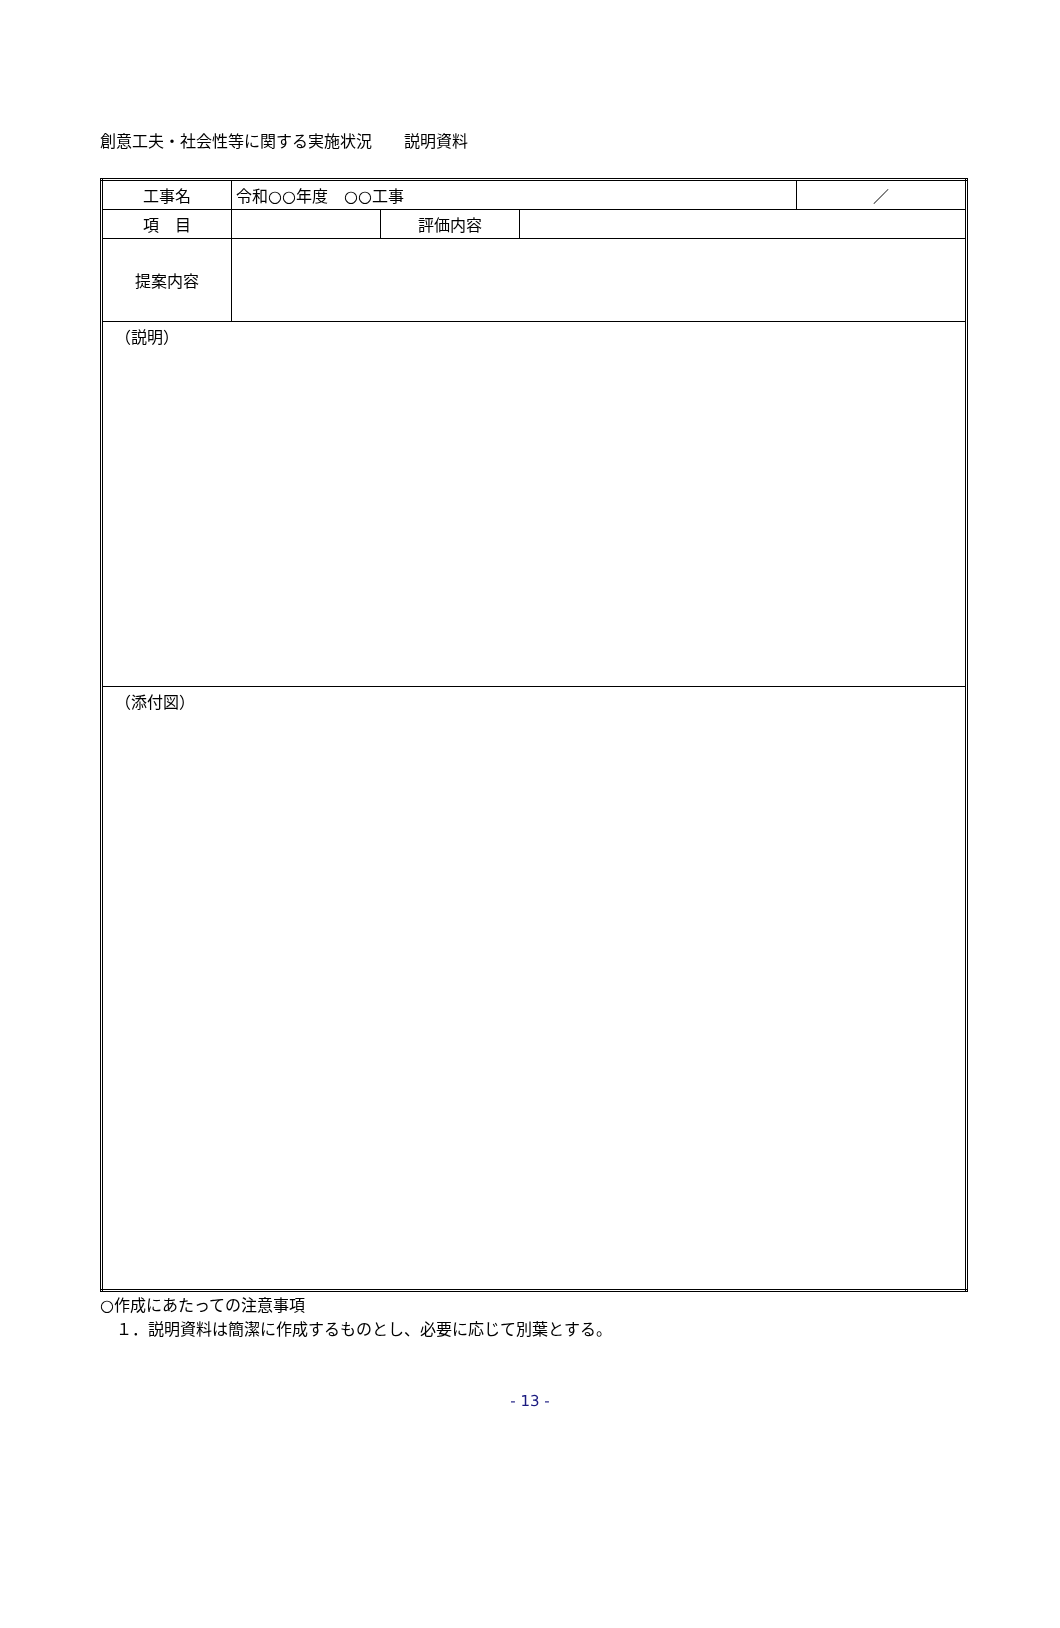創意工夫・社会性等に関する実施状況　　説明資料
| 工事名 | 令和○○年度 ○○工事 | | | ／ |
| 項 目 | | 評価内容 | | |
| 提案内容 | | | | |
| （説明） | | | | |
| （添付図） | | | | |
○作成にあたっての注意事項
　１．説明資料は簡潔に作成するものとし、必要に応じて別葉とする。
- 13 -